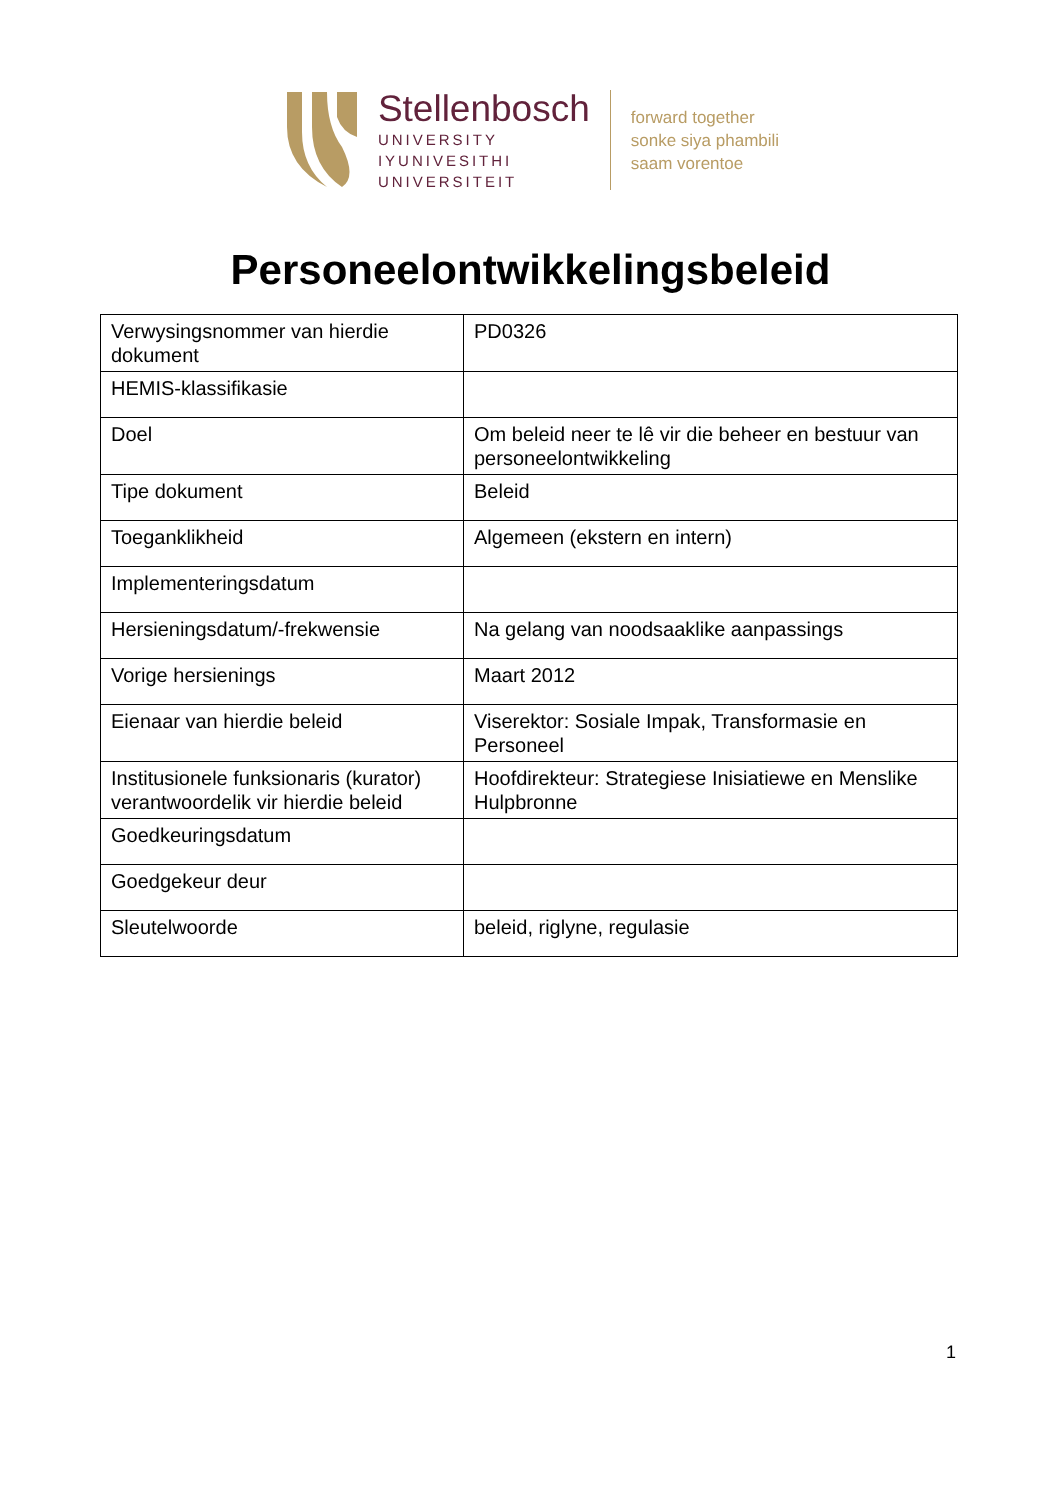Stellenbosch
UNIVERSITY
IYUNIVESITHI
UNIVERSITEIT
forward together
sonke siya phambili
saam vorentoe
Personeelontwikkelingsbeleid
| Verwysingsnommer van hierdie dokument | PD0326 |
| HEMIS-klassifikasie | |
| Doel | Om beleid neer te lê vir die beheer en bestuur van personeelontwikkeling |
| Tipe dokument | Beleid |
| Toeganklikheid | Algemeen (ekstern en intern) |
| Implementeringsdatum | |
| Hersieningsdatum/-frekwensie | Na gelang van noodsaaklike aanpassings |
| Vorige hersienings | Maart 2012 |
| Eienaar van hierdie beleid | Viserektor: Sosiale Impak, Transformasie en Personeel |
| Institusionele funksionaris (kurator) verantwoordelik vir hierdie beleid | Hoofdirekteur: Strategiese Inisiatiewe en Menslike Hulpbronne |
| Goedkeuringsdatum | |
| Goedgekeur deur | |
| Sleutelwoorde | beleid, riglyne, regulasie |
1